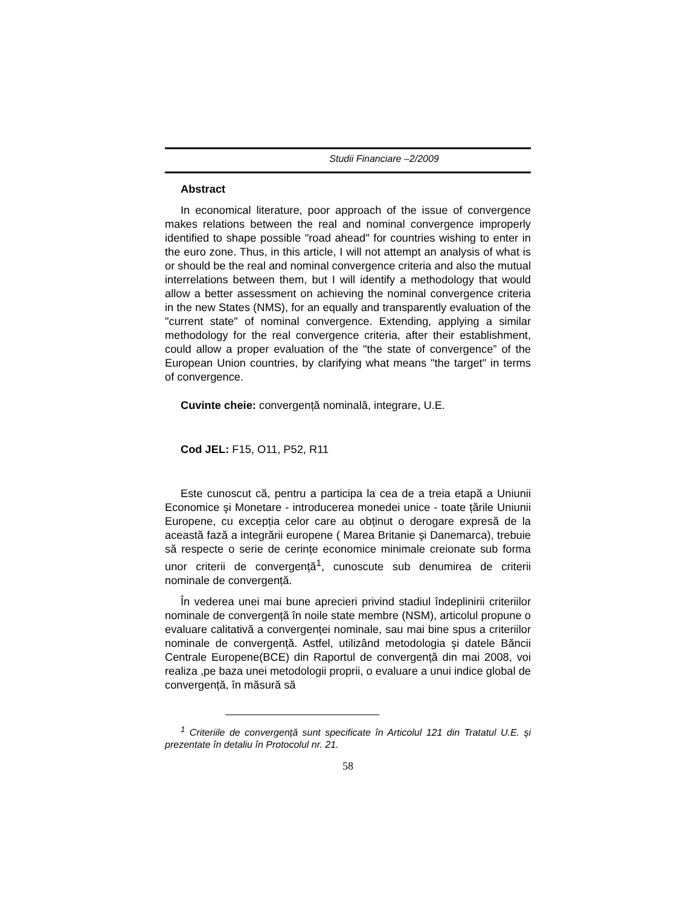Studii Financiare –2/2009
Abstract
In economical literature, poor approach of the issue of convergence makes relations between the real and nominal convergence improperly identified to shape possible "road ahead" for countries wishing to enter in the euro zone. Thus, in this article, I will not attempt an analysis of what is or should be the real and nominal convergence criteria and also the mutual interrelations between them, but I will identify a methodology that would allow a better assessment on achieving the nominal convergence criteria in the new States (NMS), for an equally and transparently evaluation of the "current state" of nominal convergence. Extending, applying a similar methodology for the real convergence criteria, after their establishment, could allow a proper evaluation of the "the state of convergence” of the European Union countries, by clarifying what means "the target" in terms of convergence.
Cuvinte cheie: convergență nominală, integrare, U.E.
Cod JEL: F15, O11, P52, R11
Este cunoscut că, pentru a participa la cea de a treia etapă a Uniunii Economice şi Monetare - introducerea monedei unice - toate țările Uniunii Europene, cu excepția celor care au obținut o derogare expresă de la această fază a integrării europene ( Marea Britanie şi Danemarca), trebuie să respecte o serie de cerințe economice minimale creionate sub forma unor criterii de convergență<sup>1</sup>, cunoscute sub denumirea de criterii nominale de convergență.
În vederea unei mai bune aprecieri privind stadiul îndeplinirii criteriilor nominale de convergență în noile state membre (NSM), articolul propune o evaluare calitativă a convergenței nominale, sau mai bine spus a criteriilor nominale de convergență. Astfel, utilizând metodologia şi datele Băncii Centrale Europene(BCE) din Raportul de convergență din mai 2008, voi realiza ,pe baza unei metodologii proprii, o evaluare a unui indice global de convergență, în măsură să
<sup>1</sup> Criteriile de convergență sunt specificate în Articolul 121 din Tratatul U.E. şi prezentate în detaliu în Protocolul nr. 21.
58